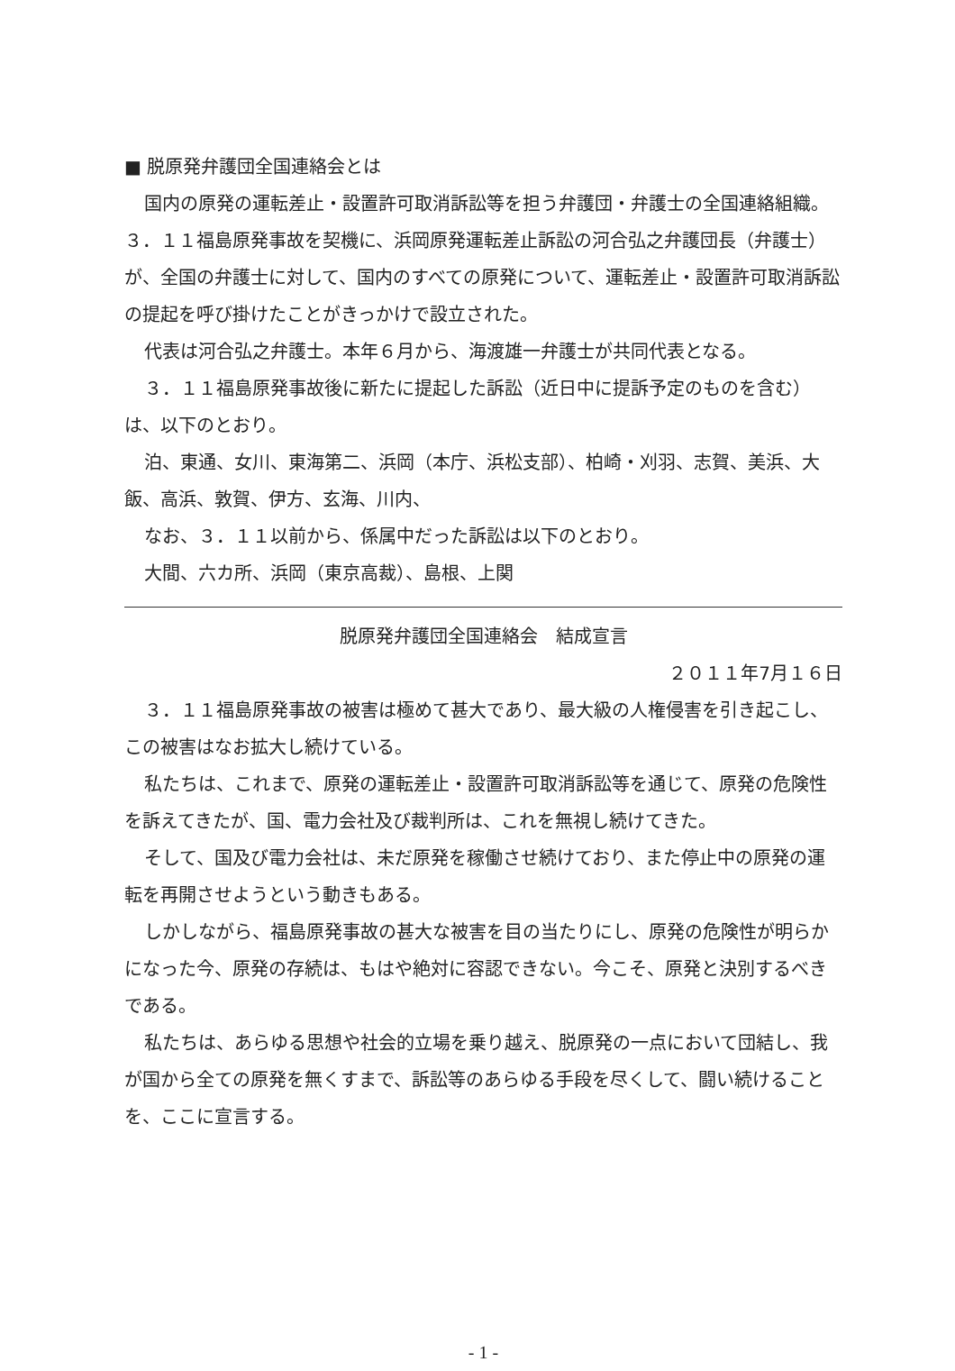■ 脱原発弁護団全国連絡会とは
国内の原発の運転差止・設置許可取消訴訟等を担う弁護団・弁護士の全国連絡組織。３．１１福島原発事故を契機に、浜岡原発運転差止訴訟の河合弘之弁護団長（弁護士）が、全国の弁護士に対して、国内のすべての原発について、運転差止・設置許可取消訴訟の提起を呼び掛けたことがきっかけで設立された。
代表は河合弘之弁護士。本年６月から、海渡雄一弁護士が共同代表となる。
３．１１福島原発事故後に新たに提起した訴訟（近日中に提訴予定のものを含む）は、以下のとおり。
泊、東通、女川、東海第二、浜岡（本庁、浜松支部）、柏崎・刈羽、志賀、美浜、大飯、高浜、敦賀、伊方、玄海、川内、
なお、３．１１以前から、係属中だった訴訟は以下のとおり。
大間、六カ所、浜岡（東京高裁）、島根、上関
脱原発弁護団全国連絡会　結成宣言
２０１１年7月１６日
３．１１福島原発事故の被害は極めて甚大であり、最大級の人権侵害を引き起こし、この被害はなお拡大し続けている。
私たちは、これまで、原発の運転差止・設置許可取消訴訟等を通じて、原発の危険性を訴えてきたが、国、電力会社及び裁判所は、これを無視し続けてきた。
そして、国及び電力会社は、未だ原発を稼働させ続けており、また停止中の原発の運転を再開させようという動きもある。
しかしながら、福島原発事故の甚大な被害を目の当たりにし、原発の危険性が明らかになった今、原発の存続は、もはや絶対に容認できない。今こそ、原発と決別するべきである。
私たちは、あらゆる思想や社会的立場を乗り越え、脱原発の一点において団結し、我が国から全ての原発を無くすまで、訴訟等のあらゆる手段を尽くして、闘い続けることを、ここに宣言する。
- 1 -